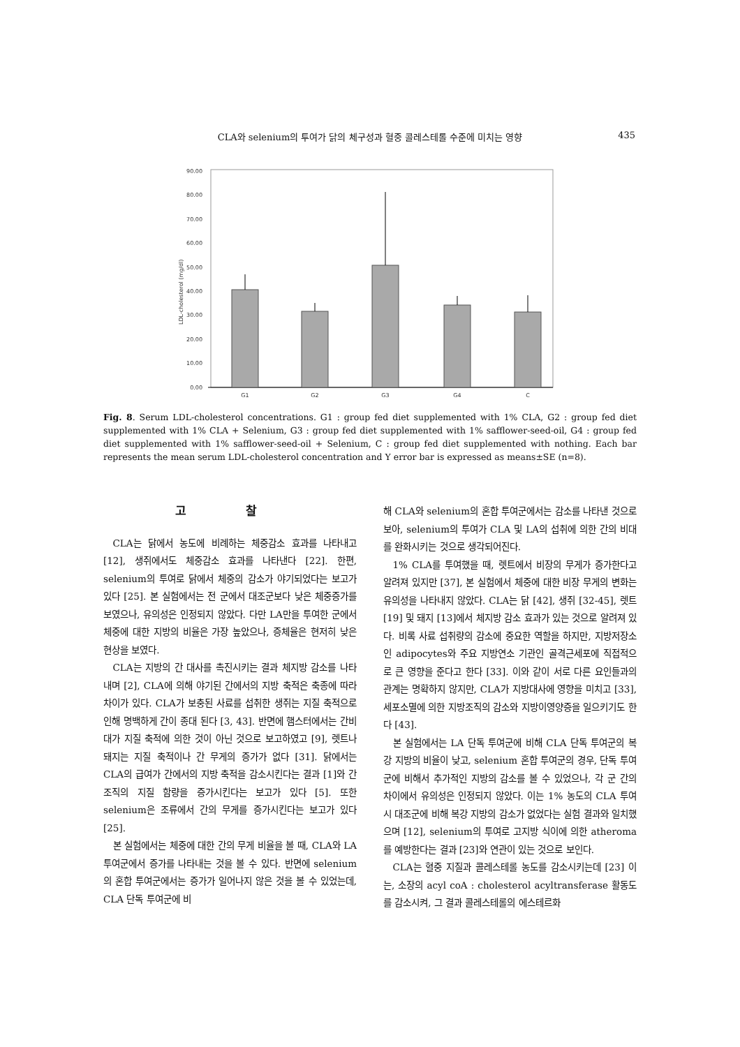CLA와 selenium의 투여가 닭의 체구성과 혈중 콜레스테롤 수준에 미치는 영향 435
90.00
80.00
70.00
60.00
50.00
40.00
30.00
20.00
10.00
0.00
LDL-cholesterol (mg/dl)
G1
G2
G3
G4
C
Fig. 8. Serum LDL-cholesterol concentrations. G1 : group fed diet supplemented with 1% CLA, G2 : group fed diet supplemented with 1% CLA + Selenium, G3 : group fed diet supplemented with 1% safflower-seed-oil, G4 : group fed diet supplemented with 1% safflower-seed-oil + Selenium, C : group fed diet supplemented with nothing. Each bar represents the mean serum LDL-cholesterol concentration and Y error bar is expressed as means±SE (n=8).
고 찰
CLA는 닭에서 농도에 비례하는 체중감소 효과를 나타내고 [12], 생쥐에서도 체중감소 효과를 나타낸다 [22]. 한편, selenium의 투여로 닭에서 체중의 감소가 야기되었다는 보고가 있다 [25]. 본 실험에서는 전 군에서 대조군보다 낮은 체중증가를 보였으나, 유의성은 인정되지 않았다. 다만 LA만을 투여한 군에서 체중에 대한 지방의 비율은 가장 높았으나, 증체율은 현저히 낮은 현상을 보였다.
CLA는 지방의 간 대사를 촉진시키는 결과 체지방 감소를 나타내며 [2], CLA에 의해 야기된 간에서의 지방 축적은 축종에 따라 차이가 있다. CLA가 보충된 사료를 섭취한 생쥐는 지질 축적으로 인해 명백하게 간이 종대 된다 [3, 43]. 반면에 햄스터에서는 간비대가 지질 축적에 의한 것이 아닌 것으로 보고하였고 [9], 렛트나 돼지는 지질 축적이나 간 무게의 증가가 없다 [31]. 닭에서는 CLA의 급여가 간에서의 지방 축적을 감소시킨다는 결과 [1]와 간조직의 지질 함량을 증가시킨다는 보고가 있다 [5]. 또한 selenium은 조류에서 간의 무게를 증가시킨다는 보고가 있다 [25].
본 실험에서는 체중에 대한 간의 무게 비율을 볼 때, CLA와 LA 투여군에서 증가를 나타내는 것을 볼 수 있다. 반면에 selenium의 혼합 투여군에서는 증가가 일어나지 않은 것을 볼 수 있었는데, CLA 단독 투여군에 비
해 CLA와 selenium의 혼합 투여군에서는 감소를 나타낸 것으로 보아, selenium의 투여가 CLA 및 LA의 섭취에 의한 간의 비대를 완화시키는 것으로 생각되어진다.
1% CLA를 투여했을 때, 렛트에서 비장의 무게가 증가한다고 알려져 있지만 [37], 본 실험에서 체중에 대한 비장 무게의 변화는 유의성을 나타내지 않았다. CLA는 닭 [42], 생쥐 [32-45], 렛트 [19] 및 돼지 [13]에서 체지방 감소 효과가 있는 것으로 알려져 있다. 비록 사료 섭취량의 감소에 중요한 역할을 하지만, 지방저장소인 adipocytes와 주요 지방연소 기관인 골격근세포에 직접적으로 큰 영향을 준다고 한다 [33]. 이와 같이 서로 다른 요인들과의 관계는 명확하지 않지만, CLA가 지방대사에 영향을 미치고 [33], 세포소멸에 의한 지방조직의 감소와 지방이영양증을 일으키기도 한다 [43].
본 실험에서는 LA 단독 투여군에 비해 CLA 단독 투여군의 복강 지방의 비율이 낮고, selenium 혼합 투여군의 경우, 단독 투여군에 비해서 추가적인 지방의 감소를 볼 수 있었으나, 각 군 간의 차이에서 유의성은 인정되지 않았다. 이는 1% 농도의 CLA 투여시 대조군에 비해 복강 지방의 감소가 없었다는 실험 결과와 일치했으며 [12], selenium의 투여로 고지방 식이에 의한 atheroma를 예방한다는 결과 [23]와 연관이 있는 것으로 보인다.
CLA는 혈중 지질과 콜레스테롤 농도를 감소시키는데 [23] 이는, 소장의 acyl coA : cholesterol acyltransferase 활동도를 감소시켜, 그 결과 콜레스테롤의 에스테르화